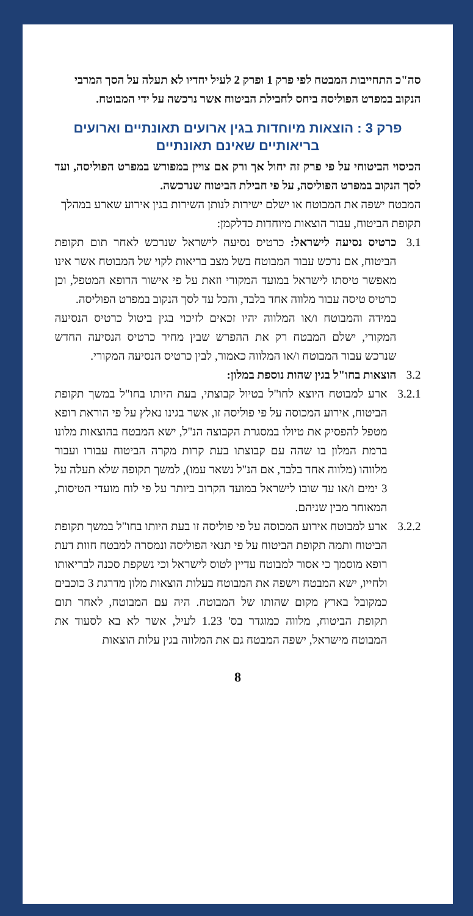סה"כ התחייבות המבטח לפי פרק 1 ופרק 2 לעיל יחדיו לא תעלה על הסך המרבי הנקוב במפרט הפוליסה ביחס לחבילת הביטוח אשר נרכשה על ידי המבוטח.
פרק 3 : הוצאות מיוחדות בגין ארועים תאונתיים וארועים בריאותיים שאינם תאונתיים
הכיסוי הביטוחי על פי פרק זה יחול אך ורק אם צויין במפורש במפרט הפוליסה, ועד לסך הנקוב במפרט הפוליסה, על פי חבילת הביטוח שנרכשה.
המבטח ישפה את המבוטח או ישלם ישירות לנותן השירות בגין אירוע שארע במהלך תקופת הביטוח, עבור הוצאות מיוחדות כדלקמן:
3.1 כרטיס נסיעה לישראל: כרטיס נסיעה לישראל שנרכש לאחר תום תקופת הביטוח, אם נרכש עבור המבוטח בשל מצב בריאות לקוי של המבוטח אשר אינו מאפשר טיסתו לישראל במועד המקורי וזאת על פי אישור הרופא המטפל, וכן כרטיס טיסה עבור מלווה אחד בלבד, והכל עד לסך הנקוב במפרט הפוליסה.
במידה והמבוטח ו/או המלווה יהיו זכאים לזיכוי בגין ביטול כרטיס הנסיעה המקורי, ישלם המבטח רק את ההפרש שבין מחיר כרטיס הנסיעה החדש שנרכש עבור המבוטח ו/או המלווה כאמור, לבין כרטיס הנסיעה המקורי.
3.2 הוצאות בחו"ל בגין שהות נוספת במלון:
3.2.1
ארע למבוטח היוצא לחו"ל בטיול קבוצתי, בעת היותו בחו"ל במשך תקופת הביטוח, אירוע המכוסה על פי פוליסה זו, אשר בגינו נאלץ על פי הוראת רופא מטפל להפסיק את טיולו במסגרת הקבוצה הנ"ל, ישא המבטח בהוצאות מלונו ברמת המלון בו שהה עם קבוצתו בעת קרות מקרה הביטוח עבורו ועבור מלווהו (מלווה אחד בלבד, אם הנ"ל נשאר עמו), למשך תקופה שלא תעלה על 3 ימים ו/או עד שובו לישראל במועד הקרוב ביותר על פי לוח מועדי הטיסות, המאוחר מבין שניהם.
3.2.2
ארע למבוטח אירוע המכוסה על פי פוליסה זו בעת היותו בחו"ל במשך תקופת הביטוח ותמה תקופת הביטוח על פי תנאי הפוליסה ונמסרה למבטח חוות דעת רופא מוסמך כי אסור למבוטח עדיין לטוס לישראל וכי נשקפת סכנה לבריאותו ולחייו, ישא המבטח וישפה את המבוטח בעלות הוצאות מלון מדרגת 3 כוכבים כמקובל בארץ מקום שהותו של המבוטח. היה עם המבוטח, לאחר תום תקופת הביטוח, מלווה כמוגדר בס' 1.23 לעיל, אשר לא בא לסעוד את המבוטח מישראל, ישפה המבטח גם את המלווה בגין עלות הוצאות
8